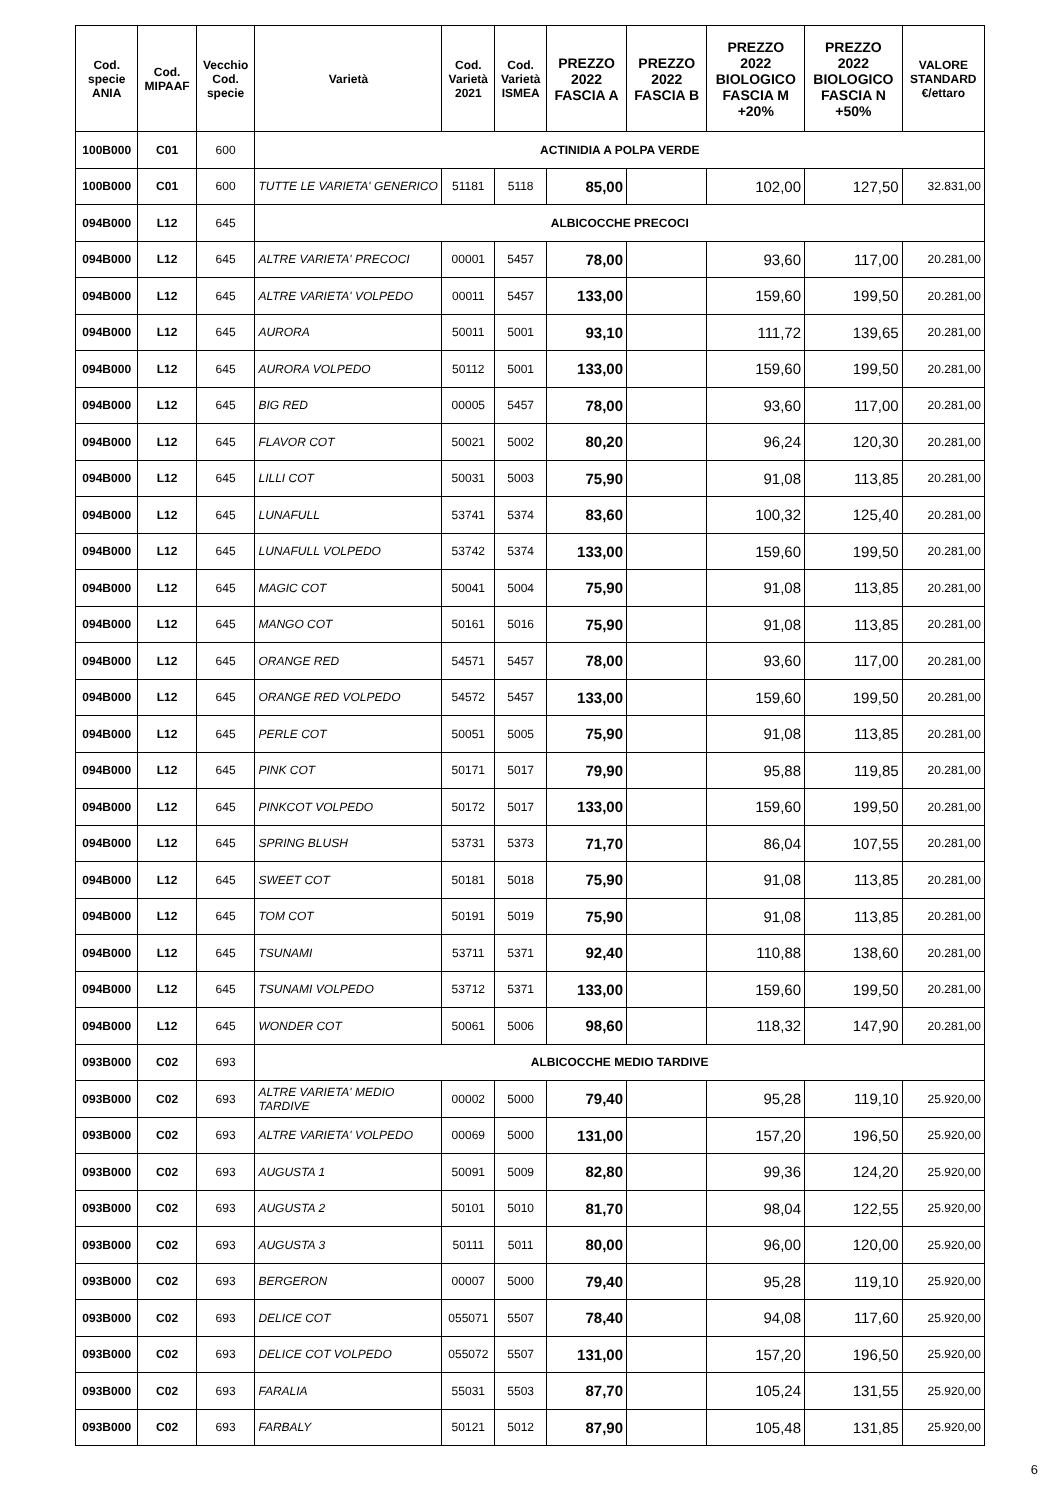| Cod. specie ANIA | Cod. MIPAAF | Vecchio Cod. specie | Varietà | Cod. Varietà 2021 | Cod. Varietà ISMEA | PREZZO 2022 FASCIA A | PREZZO 2022 FASCIA B | PREZZO 2022 BIOLOGICO FASCIA M +20% | PREZZO 2022 BIOLOGICO FASCIA N +50% | VALORE STANDARD €/ettaro |
| --- | --- | --- | --- | --- | --- | --- | --- | --- | --- | --- |
| 100B000 | C01 | 600 | ACTINIDIA A POLPA VERDE | | | | | | | |
| 100B000 | C01 | 600 | TUTTE LE VARIETA' GENERICO | 51181 | 5118 | 85,00 | | 102,00 | 127,50 | 32.831,00 |
| 094B000 | L12 | 645 | ALBICOCCHE PRECOCI | | | | | | | |
| 094B000 | L12 | 645 | ALTRE VARIETA' PRECOCI | 00001 | 5457 | 78,00 | | 93,60 | 117,00 | 20.281,00 |
| 094B000 | L12 | 645 | ALTRE VARIETA' VOLPEDO | 00011 | 5457 | 133,00 | | 159,60 | 199,50 | 20.281,00 |
| 094B000 | L12 | 645 | AURORA | 50011 | 5001 | 93,10 | | 111,72 | 139,65 | 20.281,00 |
| 094B000 | L12 | 645 | AURORA VOLPEDO | 50112 | 5001 | 133,00 | | 159,60 | 199,50 | 20.281,00 |
| 094B000 | L12 | 645 | BIG RED | 00005 | 5457 | 78,00 | | 93,60 | 117,00 | 20.281,00 |
| 094B000 | L12 | 645 | FLAVOR COT | 50021 | 5002 | 80,20 | | 96,24 | 120,30 | 20.281,00 |
| 094B000 | L12 | 645 | LILLI COT | 50031 | 5003 | 75,90 | | 91,08 | 113,85 | 20.281,00 |
| 094B000 | L12 | 645 | LUNAFULL | 53741 | 5374 | 83,60 | | 100,32 | 125,40 | 20.281,00 |
| 094B000 | L12 | 645 | LUNAFULL VOLPEDO | 53742 | 5374 | 133,00 | | 159,60 | 199,50 | 20.281,00 |
| 094B000 | L12 | 645 | MAGIC COT | 50041 | 5004 | 75,90 | | 91,08 | 113,85 | 20.281,00 |
| 094B000 | L12 | 645 | MANGO COT | 50161 | 5016 | 75,90 | | 91,08 | 113,85 | 20.281,00 |
| 094B000 | L12 | 645 | ORANGE RED | 54571 | 5457 | 78,00 | | 93,60 | 117,00 | 20.281,00 |
| 094B000 | L12 | 645 | ORANGE RED VOLPEDO | 54572 | 5457 | 133,00 | | 159,60 | 199,50 | 20.281,00 |
| 094B000 | L12 | 645 | PERLE COT | 50051 | 5005 | 75,90 | | 91,08 | 113,85 | 20.281,00 |
| 094B000 | L12 | 645 | PINK COT | 50171 | 5017 | 79,90 | | 95,88 | 119,85 | 20.281,00 |
| 094B000 | L12 | 645 | PINKCOT VOLPEDO | 50172 | 5017 | 133,00 | | 159,60 | 199,50 | 20.281,00 |
| 094B000 | L12 | 645 | SPRING BLUSH | 53731 | 5373 | 71,70 | | 86,04 | 107,55 | 20.281,00 |
| 094B000 | L12 | 645 | SWEET COT | 50181 | 5018 | 75,90 | | 91,08 | 113,85 | 20.281,00 |
| 094B000 | L12 | 645 | TOM COT | 50191 | 5019 | 75,90 | | 91,08 | 113,85 | 20.281,00 |
| 094B000 | L12 | 645 | TSUNAMI | 53711 | 5371 | 92,40 | | 110,88 | 138,60 | 20.281,00 |
| 094B000 | L12 | 645 | TSUNAMI VOLPEDO | 53712 | 5371 | 133,00 | | 159,60 | 199,50 | 20.281,00 |
| 094B000 | L12 | 645 | WONDER COT | 50061 | 5006 | 98,60 | | 118,32 | 147,90 | 20.281,00 |
| 093B000 | C02 | 693 | ALBICOCCHE MEDIO TARDIVE | | | | | | | |
| 093B000 | C02 | 693 | ALTRE VARIETA' MEDIO TARDIVE | 00002 | 5000 | 79,40 | | 95,28 | 119,10 | 25.920,00 |
| 093B000 | C02 | 693 | ALTRE VARIETA' VOLPEDO | 00069 | 5000 | 131,00 | | 157,20 | 196,50 | 25.920,00 |
| 093B000 | C02 | 693 | AUGUSTA 1 | 50091 | 5009 | 82,80 | | 99,36 | 124,20 | 25.920,00 |
| 093B000 | C02 | 693 | AUGUSTA 2 | 50101 | 5010 | 81,70 | | 98,04 | 122,55 | 25.920,00 |
| 093B000 | C02 | 693 | AUGUSTA 3 | 50111 | 5011 | 80,00 | | 96,00 | 120,00 | 25.920,00 |
| 093B000 | C02 | 693 | BERGERON | 00007 | 5000 | 79,40 | | 95,28 | 119,10 | 25.920,00 |
| 093B000 | C02 | 693 | DELICE COT | 055071 | 5507 | 78,40 | | 94,08 | 117,60 | 25.920,00 |
| 093B000 | C02 | 693 | DELICE COT VOLPEDO | 055072 | 5507 | 131,00 | | 157,20 | 196,50 | 25.920,00 |
| 093B000 | C02 | 693 | FARALIA | 55031 | 5503 | 87,70 | | 105,24 | 131,55 | 25.920,00 |
| 093B000 | C02 | 693 | FARBALY | 50121 | 5012 | 87,90 | | 105,48 | 131,85 | 25.920,00 |
6